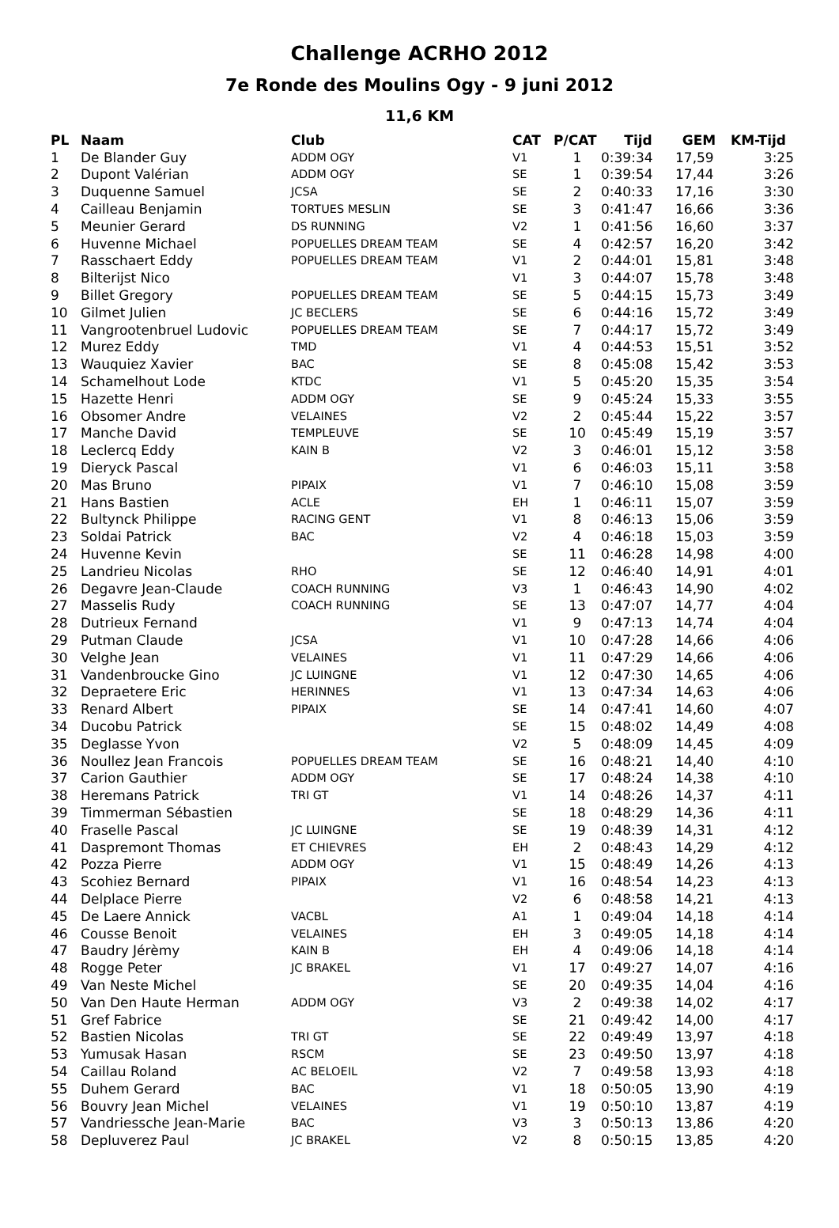Challenge ACRHO 2012
7e Ronde des Moulins Ogy - 9 juni 2012
11,6 KM
| PL | Naam | Club | CAT | P/CAT | Tijd | GEM | KM-Tijd |
| --- | --- | --- | --- | --- | --- | --- | --- |
| 1 | De Blander Guy | ADDM OGY | V1 | 1 | 0:39:34 | 17,59 | 3:25 |
| 2 | Dupont Valérian | ADDM OGY | SE | 1 | 0:39:54 | 17,44 | 3:26 |
| 3 | Duquenne Samuel | JCSA | SE | 2 | 0:40:33 | 17,16 | 3:30 |
| 4 | Cailleau Benjamin | TORTUES MESLIN | SE | 3 | 0:41:47 | 16,66 | 3:36 |
| 5 | Meunier Gerard | DS RUNNING | V2 | 1 | 0:41:56 | 16,60 | 3:37 |
| 6 | Huvenne Michael | POPUELLES DREAM TEAM | SE | 4 | 0:42:57 | 16,20 | 3:42 |
| 7 | Rasschaert Eddy | POPUELLES DREAM TEAM | V1 | 2 | 0:44:01 | 15,81 | 3:48 |
| 8 | Bilterijst Nico | | V1 | 3 | 0:44:07 | 15,78 | 3:48 |
| 9 | Billet Gregory | POPUELLES DREAM TEAM | SE | 5 | 0:44:15 | 15,73 | 3:49 |
| 10 | Gilmet Julien | JC BECLERS | SE | 6 | 0:44:16 | 15,72 | 3:49 |
| 11 | Vangrootenbruel Ludovic | POPUELLES DREAM TEAM | SE | 7 | 0:44:17 | 15,72 | 3:49 |
| 12 | Murez Eddy | TMD | V1 | 4 | 0:44:53 | 15,51 | 3:52 |
| 13 | Wauquiez Xavier | BAC | SE | 8 | 0:45:08 | 15,42 | 3:53 |
| 14 | Schamelhout Lode | KTDC | V1 | 5 | 0:45:20 | 15,35 | 3:54 |
| 15 | Hazette Henri | ADDM OGY | SE | 9 | 0:45:24 | 15,33 | 3:55 |
| 16 | Obsomer Andre | VELAINES | V2 | 2 | 0:45:44 | 15,22 | 3:57 |
| 17 | Manche David | TEMPLEUVE | SE | 10 | 0:45:49 | 15,19 | 3:57 |
| 18 | Leclercq Eddy | KAIN B | V2 | 3 | 0:46:01 | 15,12 | 3:58 |
| 19 | Dieryck Pascal | | V1 | 6 | 0:46:03 | 15,11 | 3:58 |
| 20 | Mas Bruno | PIPAIX | V1 | 7 | 0:46:10 | 15,08 | 3:59 |
| 21 | Hans Bastien | ACLE | EH | 1 | 0:46:11 | 15,07 | 3:59 |
| 22 | Bultynck Philippe | RACING GENT | V1 | 8 | 0:46:13 | 15,06 | 3:59 |
| 23 | Soldai Patrick | BAC | V2 | 4 | 0:46:18 | 15,03 | 3:59 |
| 24 | Huvenne Kevin | | SE | 11 | 0:46:28 | 14,98 | 4:00 |
| 25 | Landrieu Nicolas | RHO | SE | 12 | 0:46:40 | 14,91 | 4:01 |
| 26 | Degavre Jean-Claude | COACH RUNNING | V3 | 1 | 0:46:43 | 14,90 | 4:02 |
| 27 | Masselis Rudy | COACH RUNNING | SE | 13 | 0:47:07 | 14,77 | 4:04 |
| 28 | Dutrieux Fernand | | V1 | 9 | 0:47:13 | 14,74 | 4:04 |
| 29 | Putman Claude | JCSA | V1 | 10 | 0:47:28 | 14,66 | 4:06 |
| 30 | Velghe Jean | VELAINES | V1 | 11 | 0:47:29 | 14,66 | 4:06 |
| 31 | Vandenbroucke Gino | JC LUINGNE | V1 | 12 | 0:47:30 | 14,65 | 4:06 |
| 32 | Depraetere Eric | HERINNES | V1 | 13 | 0:47:34 | 14,63 | 4:06 |
| 33 | Renard Albert | PIPAIX | SE | 14 | 0:47:41 | 14,60 | 4:07 |
| 34 | Ducobu Patrick | | SE | 15 | 0:48:02 | 14,49 | 4:08 |
| 35 | Deglasse Yvon | | V2 | 5 | 0:48:09 | 14,45 | 4:09 |
| 36 | Noullez Jean Francois | POPUELLES DREAM TEAM | SE | 16 | 0:48:21 | 14,40 | 4:10 |
| 37 | Carion Gauthier | ADDM OGY | SE | 17 | 0:48:24 | 14,38 | 4:10 |
| 38 | Heremans Patrick | TRI GT | V1 | 14 | 0:48:26 | 14,37 | 4:11 |
| 39 | Timmerman Sébastien | | SE | 18 | 0:48:29 | 14,36 | 4:11 |
| 40 | Fraselle Pascal | JC LUINGNE | SE | 19 | 0:48:39 | 14,31 | 4:12 |
| 41 | Daspremont Thomas | ET CHIEVRES | EH | 2 | 0:48:43 | 14,29 | 4:12 |
| 42 | Pozza Pierre | ADDM OGY | V1 | 15 | 0:48:49 | 14,26 | 4:13 |
| 43 | Scohiez Bernard | PIPAIX | V1 | 16 | 0:48:54 | 14,23 | 4:13 |
| 44 | Delplace Pierre | | V2 | 6 | 0:48:58 | 14,21 | 4:13 |
| 45 | De Laere Annick | VACBL | A1 | 1 | 0:49:04 | 14,18 | 4:14 |
| 46 | Cousse Benoit | VELAINES | EH | 3 | 0:49:05 | 14,18 | 4:14 |
| 47 | Baudry Jérèmy | KAIN B | EH | 4 | 0:49:06 | 14,18 | 4:14 |
| 48 | Rogge Peter | JC BRAKEL | V1 | 17 | 0:49:27 | 14,07 | 4:16 |
| 49 | Van Neste Michel | | SE | 20 | 0:49:35 | 14,04 | 4:16 |
| 50 | Van Den Haute Herman | ADDM OGY | V3 | 2 | 0:49:38 | 14,02 | 4:17 |
| 51 | Gref Fabrice | | SE | 21 | 0:49:42 | 14,00 | 4:17 |
| 52 | Bastien Nicolas | TRI GT | SE | 22 | 0:49:49 | 13,97 | 4:18 |
| 53 | Yumusak Hasan | RSCM | SE | 23 | 0:49:50 | 13,97 | 4:18 |
| 54 | Caillau Roland | AC BELOEIL | V2 | 7 | 0:49:58 | 13,93 | 4:18 |
| 55 | Duhem Gerard | BAC | V1 | 18 | 0:50:05 | 13,90 | 4:19 |
| 56 | Bouvry Jean Michel | VELAINES | V1 | 19 | 0:50:10 | 13,87 | 4:19 |
| 57 | Vandriessche Jean-Marie | BAC | V3 | 3 | 0:50:13 | 13,86 | 4:20 |
| 58 | Depluverez Paul | JC BRAKEL | V2 | 8 | 0:50:15 | 13,85 | 4:20 |